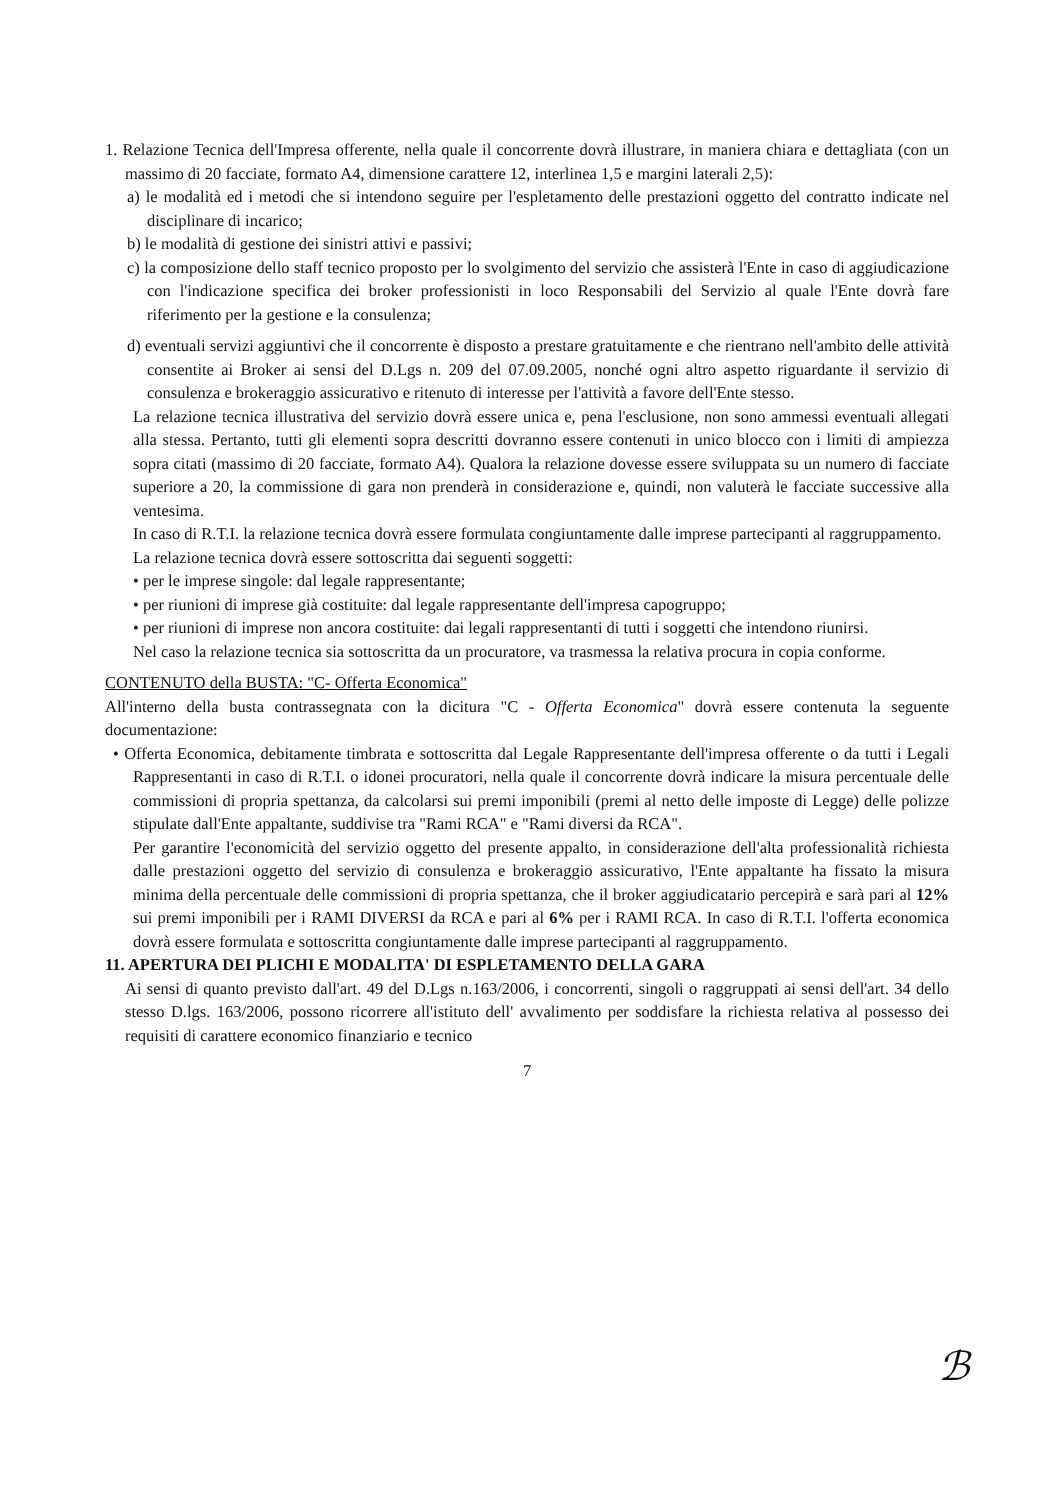1. Relazione Tecnica dell'Impresa offerente, nella quale il concorrente dovrà illustrare, in maniera chiara e dettagliata (con un massimo di 20 facciate, formato A4, dimensione carattere 12, interlinea 1,5 e margini laterali 2,5):
a) le modalità ed i metodi che si intendono seguire per l'espletamento delle prestazioni oggetto del contratto indicate nel disciplinare di incarico;
b) le modalità di gestione dei sinistri attivi e passivi;
c) la composizione dello staff tecnico proposto per lo svolgimento del servizio che assisterà l'Ente in caso di aggiudicazione con l'indicazione specifica dei broker professionisti in loco Responsabili del Servizio al quale l'Ente dovrà fare riferimento per la gestione e la consulenza;
d) eventuali servizi aggiuntivi che il concorrente è disposto a prestare gratuitamente e che rientrano nell'ambito delle attività consentite ai Broker ai sensi del D.Lgs n. 209 del 07.09.2005, nonché ogni altro aspetto riguardante il servizio di consulenza e brokeraggio assicurativo e ritenuto di interesse per l'attività a favore dell'Ente stesso.
La relazione tecnica illustrativa del servizio dovrà essere unica e, pena l'esclusione, non sono ammessi eventuali allegati alla stessa. Pertanto, tutti gli elementi sopra descritti dovranno essere contenuti in unico blocco con i limiti di ampiezza sopra citati (massimo di 20 facciate, formato A4). Qualora la relazione dovesse essere sviluppata su un numero di facciate superiore a 20, la commissione di gara non prenderà in considerazione e, quindi, non valuterà le facciate successive alla ventesima.
In caso di R.T.I. la relazione tecnica dovrà essere formulata congiuntamente dalle imprese partecipanti al raggruppamento.
La relazione tecnica dovrà essere sottoscritta dai seguenti soggetti:
• per le imprese singole: dal legale rappresentante;
• per riunioni di imprese già costituite: dal legale rappresentante dell'impresa capogruppo;
• per riunioni di imprese non ancora costituite: dai legali rappresentanti di tutti i soggetti che intendono riunirsi.
Nel caso la relazione tecnica sia sottoscritta da un procuratore, va trasmessa la relativa procura in copia conforme.
CONTENUTO della BUSTA: "C- Offerta Economica"
All'interno della busta contrassegnata con la dicitura "C - Offerta Economica" dovrà essere contenuta la seguente documentazione:
• Offerta Economica, debitamente timbrata e sottoscritta dal Legale Rappresentante dell'impresa offerente o da tutti i Legali Rappresentanti in caso di R.T.I. o idonei procuratori, nella quale il concorrente dovrà indicare la misura percentuale delle commissioni di propria spettanza, da calcolarsi sui premi imponibili (premi al netto delle imposte di Legge) delle polizze stipulate dall'Ente appaltante, suddivise tra "Rami RCA" e "Rami diversi da RCA".
Per garantire l'economicità del servizio oggetto del presente appalto, in considerazione dell'alta professionalità richiesta dalle prestazioni oggetto del servizio di consulenza e brokeraggio assicurativo, l'Ente appaltante ha fissato la misura minima della percentuale delle commissioni di propria spettanza, che il broker aggiudicatario percepirà e sarà pari al 12% sui premi imponibili per i RAMI DIVERSI da RCA e pari al 6% per i RAMI RCA. In caso di R.T.I. l'offerta economica dovrà essere formulata e sottoscritta congiuntamente dalle imprese partecipanti al raggruppamento.
11. APERTURA DEI PLICHI E MODALITA' DI ESPLETAMENTO DELLA GARA
Ai sensi di quanto previsto dall'art. 49 del D.Lgs n.163/2006, i concorrenti, singoli o raggruppati ai sensi dell'art. 34 dello stesso D.lgs. 163/2006, possono ricorrere all'istituto dell' avvalimento per soddisfare la richiesta relativa al possesso dei requisiti di carattere economico finanziario e tecnico
7
ℬ